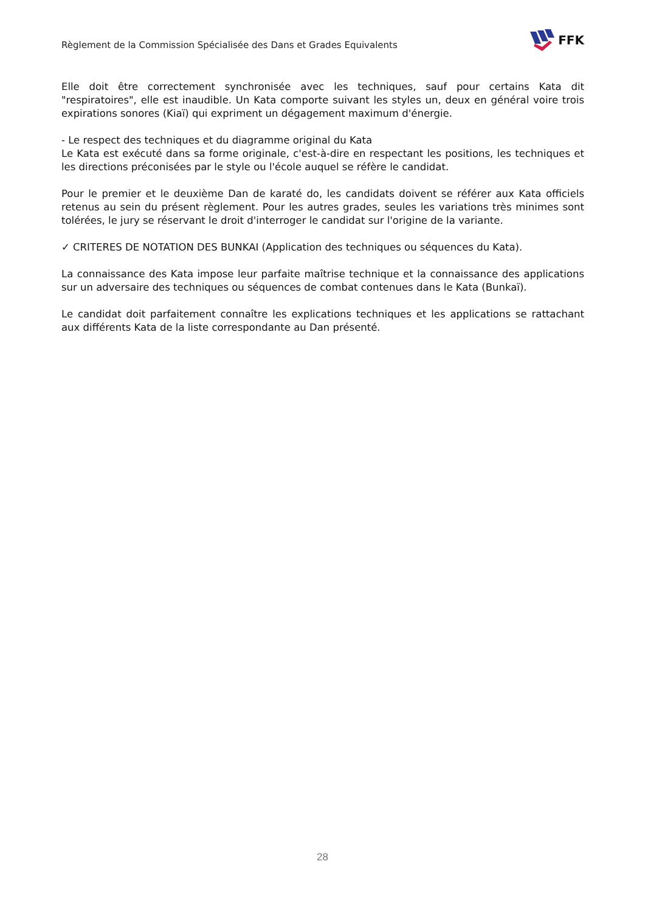Règlement de la Commission Spécialisée des Dans et Grades Equivalents
FFK
Elle doit être correctement synchronisée avec les techniques, sauf pour certains Kata dit "respiratoires", elle est inaudible. Un Kata comporte suivant les styles un, deux en général voire trois expirations sonores (Kiaï) qui expriment un dégagement maximum d'énergie.
- Le respect des techniques et du diagramme original du Kata
Le Kata est exécuté dans sa forme originale, c'est-à-dire en respectant les positions, les techniques et les directions préconisées par le style ou l'école auquel se réfère le candidat.
Pour le premier et le deuxième Dan de karaté do, les candidats doivent se référer aux Kata officiels retenus au sein du présent règlement. Pour les autres grades, seules les variations très minimes sont tolérées, le jury se réservant le droit d'interroger le candidat sur l'origine de la variante.
✓ CRITERES DE NOTATION DES BUNKAI (Application des techniques ou séquences du Kata).
La connaissance des Kata impose leur parfaite maîtrise technique et la connaissance des applications sur un adversaire des techniques ou séquences de combat contenues dans le Kata (Bunkaï).
Le candidat doit parfaitement connaître les explications techniques et les applications se rattachant aux différents Kata de la liste correspondante au Dan présenté.
28